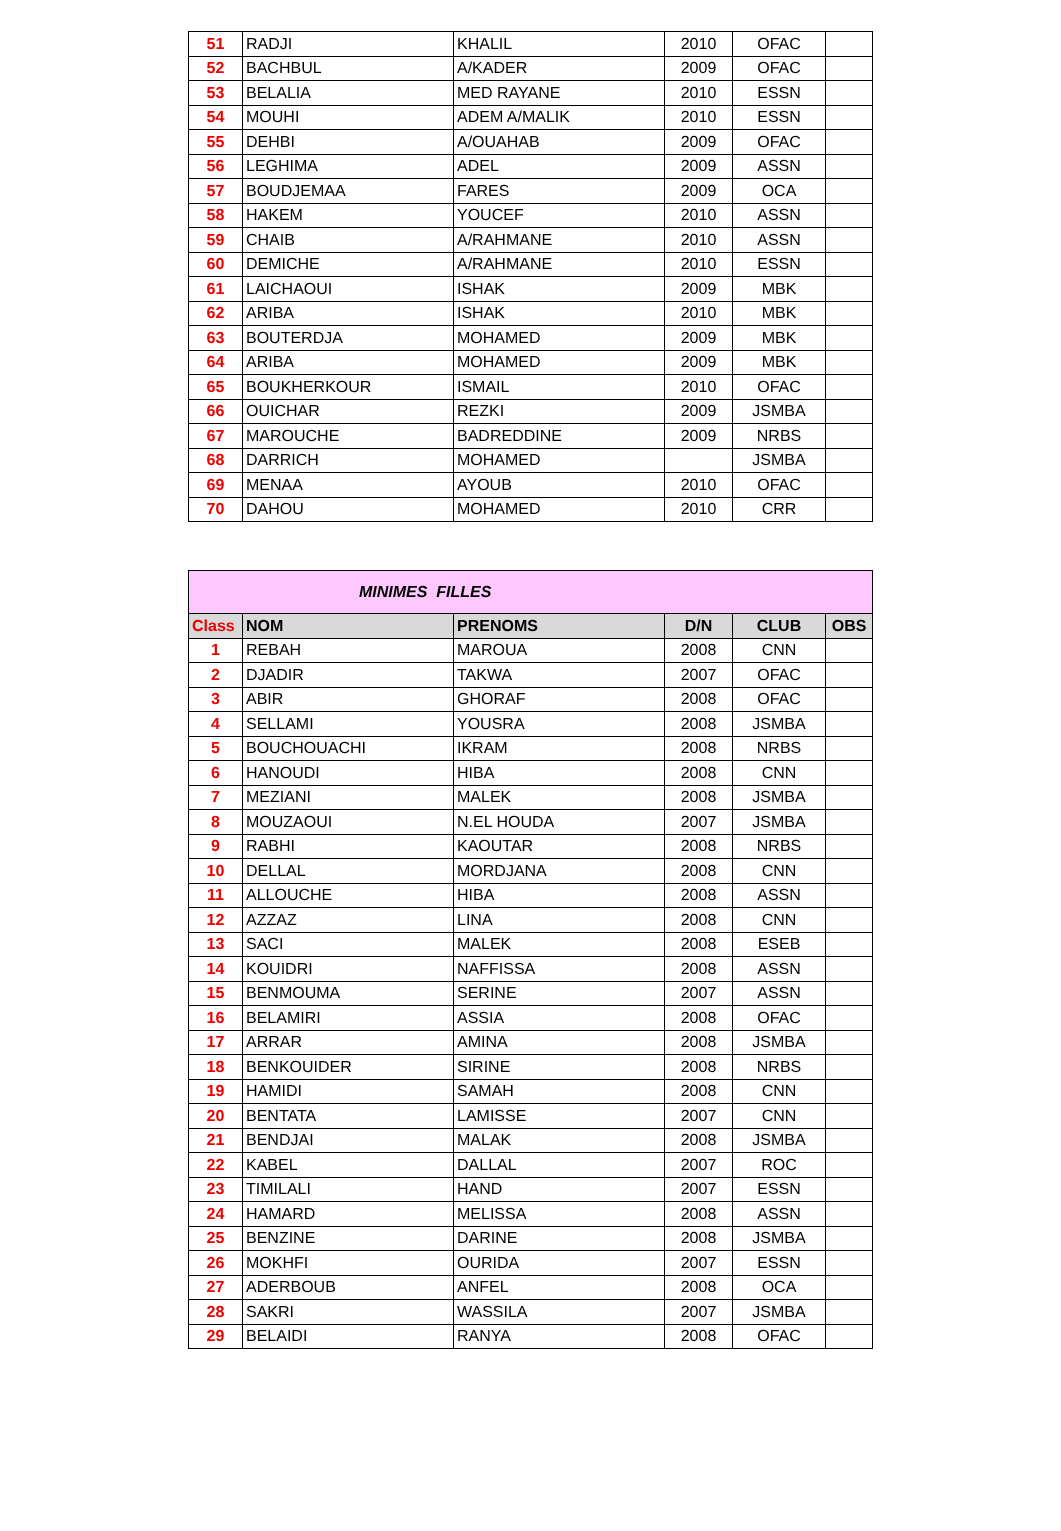| 51 | RADJI | KHALIL | 2010 | OFAC | |
| 52 | BACHBUL | A/KADER | 2009 | OFAC | |
| 53 | BELALIA | MED RAYANE | 2010 | ESSN | |
| 54 | MOUHI | ADEM A/MALIK | 2010 | ESSN | |
| 55 | DEHBI | A/OUAHAB | 2009 | OFAC | |
| 56 | LEGHIMA | ADEL | 2009 | ASSN | |
| 57 | BOUDJEMAA | FARES | 2009 | OCA | |
| 58 | HAKEM | YOUCEF | 2010 | ASSN | |
| 59 | CHAIB | A/RAHMANE | 2010 | ASSN | |
| 60 | DEMICHE | A/RAHMANE | 2010 | ESSN | |
| 61 | LAICHAOUI | ISHAK | 2009 | MBK | |
| 62 | ARIBA | ISHAK | 2010 | MBK | |
| 63 | BOUTERDJA | MOHAMED | 2009 | MBK | |
| 64 | ARIBA | MOHAMED | 2009 | MBK | |
| 65 | BOUKHERKOUR | ISMAIL | 2010 | OFAC | |
| 66 | OUICHAR | REZKI | 2009 | JSMBA | |
| 67 | MAROUCHE | BADREDDINE | 2009 | NRBS | |
| 68 | DARRICH | MOHAMED | | JSMBA | |
| 69 | MENAA | AYOUB | 2010 | OFAC | |
| 70 | DAHOU | MOHAMED | 2010 | CRR | |
| MINIMES FILLES | | | | | |
| Class | NOM | PRENOMS | D/N | CLUB | OBS |
| 1 | REBAH | MAROUA | 2008 | CNN | |
| 2 | DJADIR | TAKWA | 2007 | OFAC | |
| 3 | ABIR | GHORAF | 2008 | OFAC | |
| 4 | SELLAMI | YOUSRA | 2008 | JSMBA | |
| 5 | BOUCHOUACHI | IKRAM | 2008 | NRBS | |
| 6 | HANOUDI | HIBA | 2008 | CNN | |
| 7 | MEZIANI | MALEK | 2008 | JSMBA | |
| 8 | MOUZAOUI | N.EL HOUDA | 2007 | JSMBA | |
| 9 | RABHI | KAOUTAR | 2008 | NRBS | |
| 10 | DELLAL | MORDJANA | 2008 | CNN | |
| 11 | ALLOUCHE | HIBA | 2008 | ASSN | |
| 12 | AZZAZ | LINA | 2008 | CNN | |
| 13 | SACI | MALEK | 2008 | ESEB | |
| 14 | KOUIDRI | NAFFISSA | 2008 | ASSN | |
| 15 | BENMOUMA | SERINE | 2007 | ASSN | |
| 16 | BELAMIRI | ASSIA | 2008 | OFAC | |
| 17 | ARRAR | AMINA | 2008 | JSMBA | |
| 18 | BENKOUIDER | SIRINE | 2008 | NRBS | |
| 19 | HAMIDI | SAMAH | 2008 | CNN | |
| 20 | BENTATA | LAMISSE | 2007 | CNN | |
| 21 | BENDJAI | MALAK | 2008 | JSMBA | |
| 22 | KABEL | DALLAL | 2007 | ROC | |
| 23 | TIMILALI | HAND | 2007 | ESSN | |
| 24 | HAMARD | MELISSA | 2008 | ASSN | |
| 25 | BENZINE | DARINE | 2008 | JSMBA | |
| 26 | MOKHFI | OURIDA | 2007 | ESSN | |
| 27 | ADERBOUB | ANFEL | 2008 | OCA | |
| 28 | SAKRI | WASSILA | 2007 | JSMBA | |
| 29 | BELAIDI | RANYA | 2008 | OFAC | |